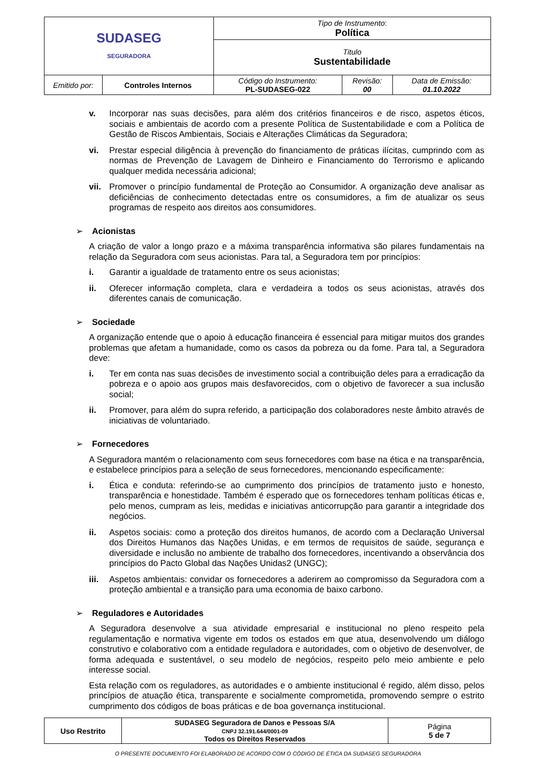| SUDASEG SEGURADORA | | Tipo de Instrumento : Política | | |
| | | Titulo Sustentabilidade | | |
| Emitido por: | Controles Internos | Código do Instrumento: PL-SUDASEG-022 | Revisão: 00 | Data de Emissão: 01.10.2022 |
v. Incorporar nas suas decisões, para além dos critérios financeiros e de risco, aspetos éticos, sociais e ambientais de acordo com a presente Política de Sustentabilidade e com a Política de Gestão de Riscos Ambientais, Sociais e Alterações Climáticas da Seguradora;
vi. Prestar especial diligência à prevenção do financiamento de práticas ilícitas, cumprindo com as normas de Prevenção de Lavagem de Dinheiro e Financiamento do Terrorismo e aplicando qualquer medida necessária adicional;
vii. Promover o princípio fundamental de Proteção ao Consumidor. A organização deve analisar as deficiências de conhecimento detectadas entre os consumidores, a fim de atualizar os seus programas de respeito aos direitos aos consumidores.
➢ Acionistas
A criação de valor a longo prazo e a máxima transparência informativa são pilares fundamentais na relação da Seguradora com seus acionistas. Para tal, a Seguradora tem por princípios:
i. Garantir a igualdade de tratamento entre os seus acionistas;
ii. Oferecer informação completa, clara e verdadeira a todos os seus acionistas, através dos diferentes canais de comunicação.
➢ Sociedade
A organização entende que o apoio à educação financeira é essencial para mitigar muitos dos grandes problemas que afetam a humanidade, como os casos da pobreza ou da fome. Para tal, a Seguradora deve:
i. Ter em conta nas suas decisões de investimento social a contribuição deles para a erradicação da pobreza e o apoio aos grupos mais desfavorecidos, com o objetivo de favorecer a sua inclusão social;
ii. Promover, para além do supra referido, a participação dos colaboradores neste âmbito através de iniciativas de voluntariado.
➢ Fornecedores
A Seguradora mantém o relacionamento com seus fornecedores com base na ética e na transparência, e estabelece princípios para a seleção de seus fornecedores, mencionando especificamente:
i. Ética e conduta: referindo-se ao cumprimento dos princípios de tratamento justo e honesto, transparência e honestidade. Também é esperado que os fornecedores tenham políticas éticas e, pelo menos, cumpram as leis, medidas e iniciativas anticorrupção para garantir a integridade dos negócios.
ii. Aspetos sociais: como a proteção dos direitos humanos, de acordo com a Declaração Universal dos Direitos Humanos das Nações Unidas, e em termos de requisitos de saúde, segurança e diversidade e inclusão no ambiente de trabalho dos fornecedores, incentivando a observância dos princípios do Pacto Global das Nações Unidas2 (UNGC);
iii. Aspetos ambientais: convidar os fornecedores a aderirem ao compromisso da Seguradora com a proteção ambiental e a transição para uma economia de baixo carbono.
➢ Reguladores e Autoridades
A Seguradora desenvolve a sua atividade empresarial e institucional no pleno respeito pela regulamentação e normativa vigente em todos os estados em que atua, desenvolvendo um diálogo construtivo e colaborativo com a entidade reguladora e autoridades, com o objetivo de desenvolver, de forma adequada e sustentável, o seu modelo de negócios, respeito pelo meio ambiente e pelo interesse social.
Esta relação com os reguladores, as autoridades e o ambiente institucional é regido, além disso, pelos princípios de atuação ética, transparente e socialmente comprometida, promovendo sempre o estrito cumprimento dos códigos de boas práticas e de boa governança institucional.
| Uso Restrito | SUDASEG Seguradora de Danos e Pessoas S/A CNPJ 32.191.644/0001-09 Todos os Direitos Reservados | Página 5 de 7 |
O PRESENTE DOCUMENTO FOI ELABORADO DE ACORDO COM O CÓDIGO DE ÉTICA DA SUDASEG SEGURADORA